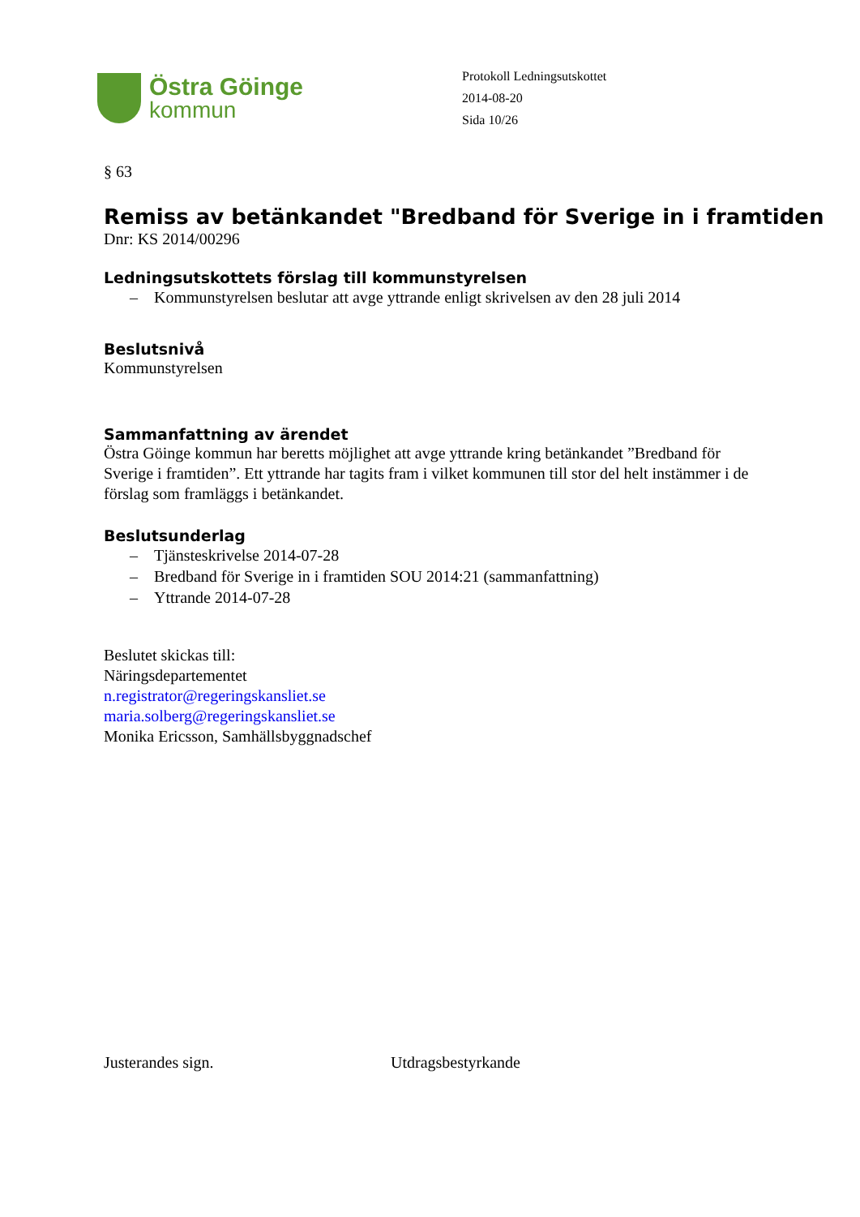Östra Göinge
kommun
Protokoll Ledningsutskottet
2014-08-20
Sida 10/26
§ 63
Remiss av betänkandet "Bredband för Sverige in i framtiden
Dnr: KS 2014/00296
Ledningsutskottets förslag till kommunstyrelsen
– Kommunstyrelsen beslutar att avge yttrande enligt skrivelsen av den 28 juli 2014
Beslutsnivå
Kommunstyrelsen
Sammanfattning av ärendet
Östra Göinge kommun har beretts möjlighet att avge yttrande kring betänkandet ”Bredband för Sverige i framtiden”. Ett yttrande har tagits fram i vilket kommunen till stor del helt instämmer i de förslag som framläggs i betänkandet.
Beslutsunderlag
– Tjänsteskrivelse 2014-07-28
– Bredband för Sverige in i framtiden SOU 2014:21 (sammanfattning)
– Yttrande 2014-07-28
Beslutet skickas till:
Näringsdepartementet
n.registrator@regeringskansliet.se
maria.solberg@regeringskansliet.se
Monika Ericsson, Samhällsbyggnadschef
Justerandes sign. Utdragsbestyrkande